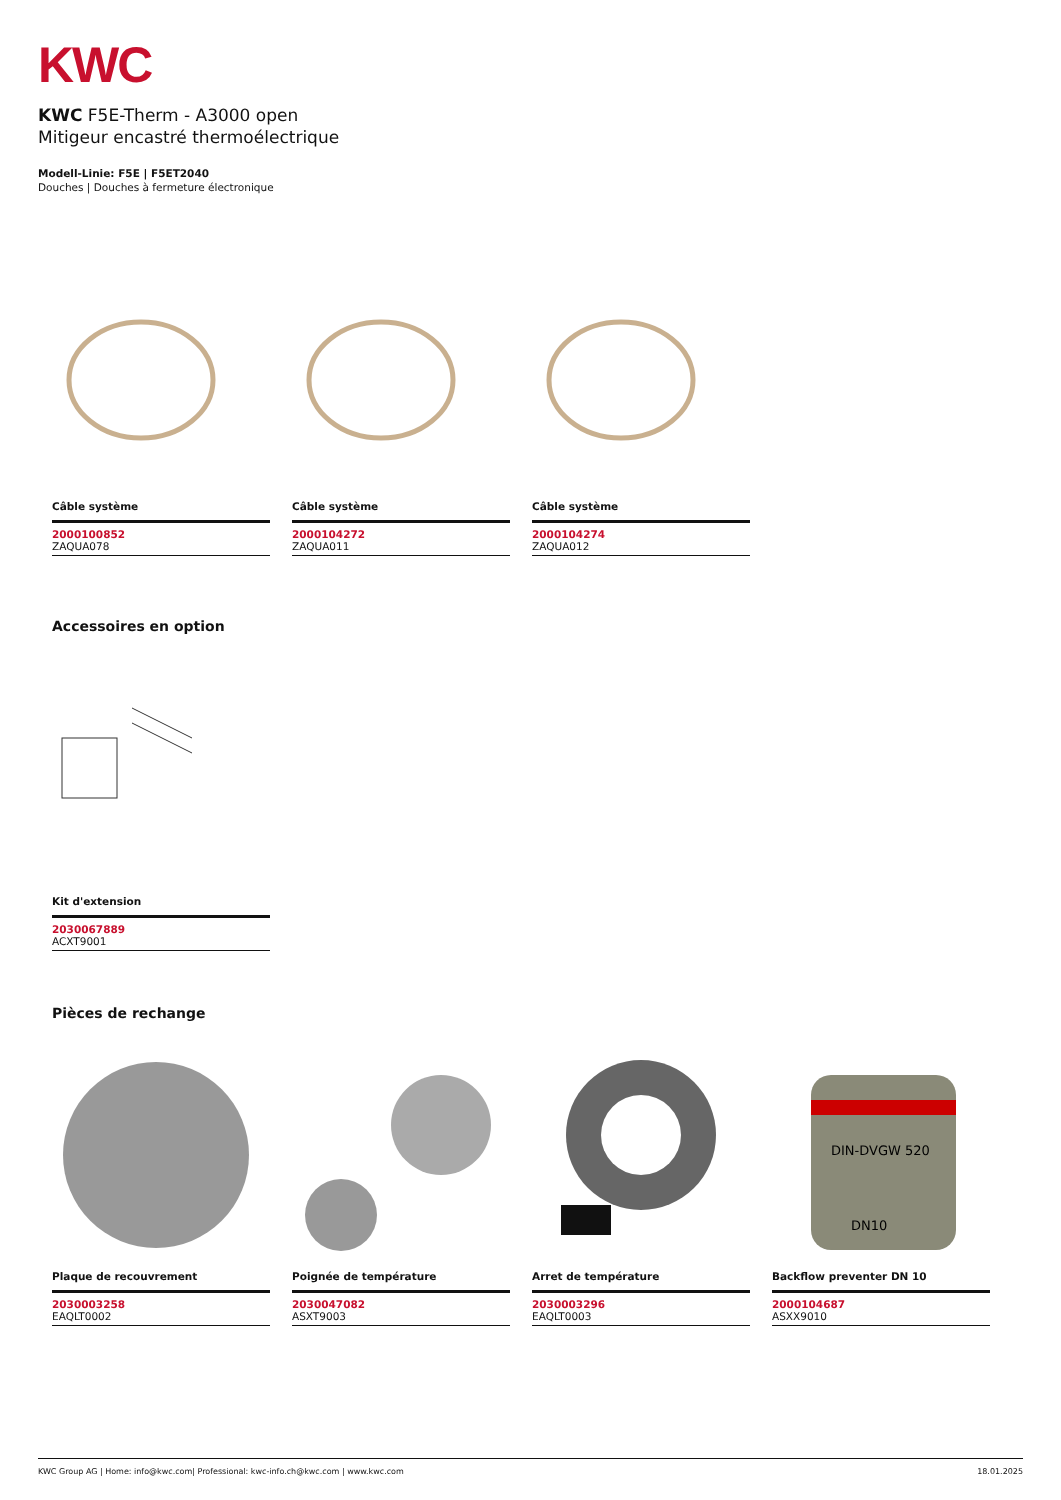KWC
KWC F5E-Therm - A3000 open
Mitigeur encastré thermoélectrique
Modell-Linie: F5E | F5ET2040
Douches | Douches à fermeture électronique
Câble système
2000100852
ZAQUA078
Câble système
2000104272
ZAQUA011
Câble système
2000104274
ZAQUA012
Accessoires en option
Kit d'extension
2030067889
ACXT9001
Pièces de rechange
Plaque de recouvrement
2030003258
EAQLT0002
Poignée de température
2030047082
ASXT9003
Arret de température
2030003296
EAQLT0003
DIN-DVGW 520
DN10
Backflow preventer DN 10
2000104687
ASXX9010
KWC Group AG | Home: info@kwc.com| Professional: kwc-info.ch@kwc.com | www.kwc.com 18.01.2025